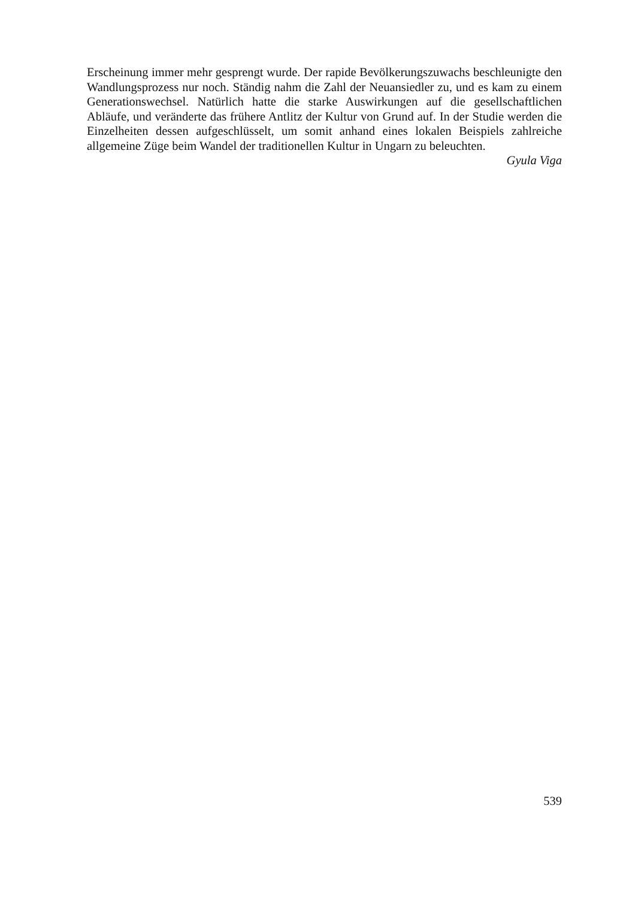Erscheinung immer mehr gesprengt wurde. Der rapide Bevölkerungszuwachs beschleunigte den Wandlungsprozess nur noch. Ständig nahm die Zahl der Neuansiedler zu, und es kam zu einem Generationswechsel. Natürlich hatte die starke Auswirkungen auf die gesellschaftlichen Abläufe, und veränderte das frühere Antlitz der Kultur von Grund auf. In der Studie werden die Einzelheiten dessen aufgeschlüsselt, um somit anhand eines lokalen Beispiels zahlreiche allgemeine Züge beim Wandel der traditionellen Kultur in Ungarn zu beleuchten.
Gyula Viga
539